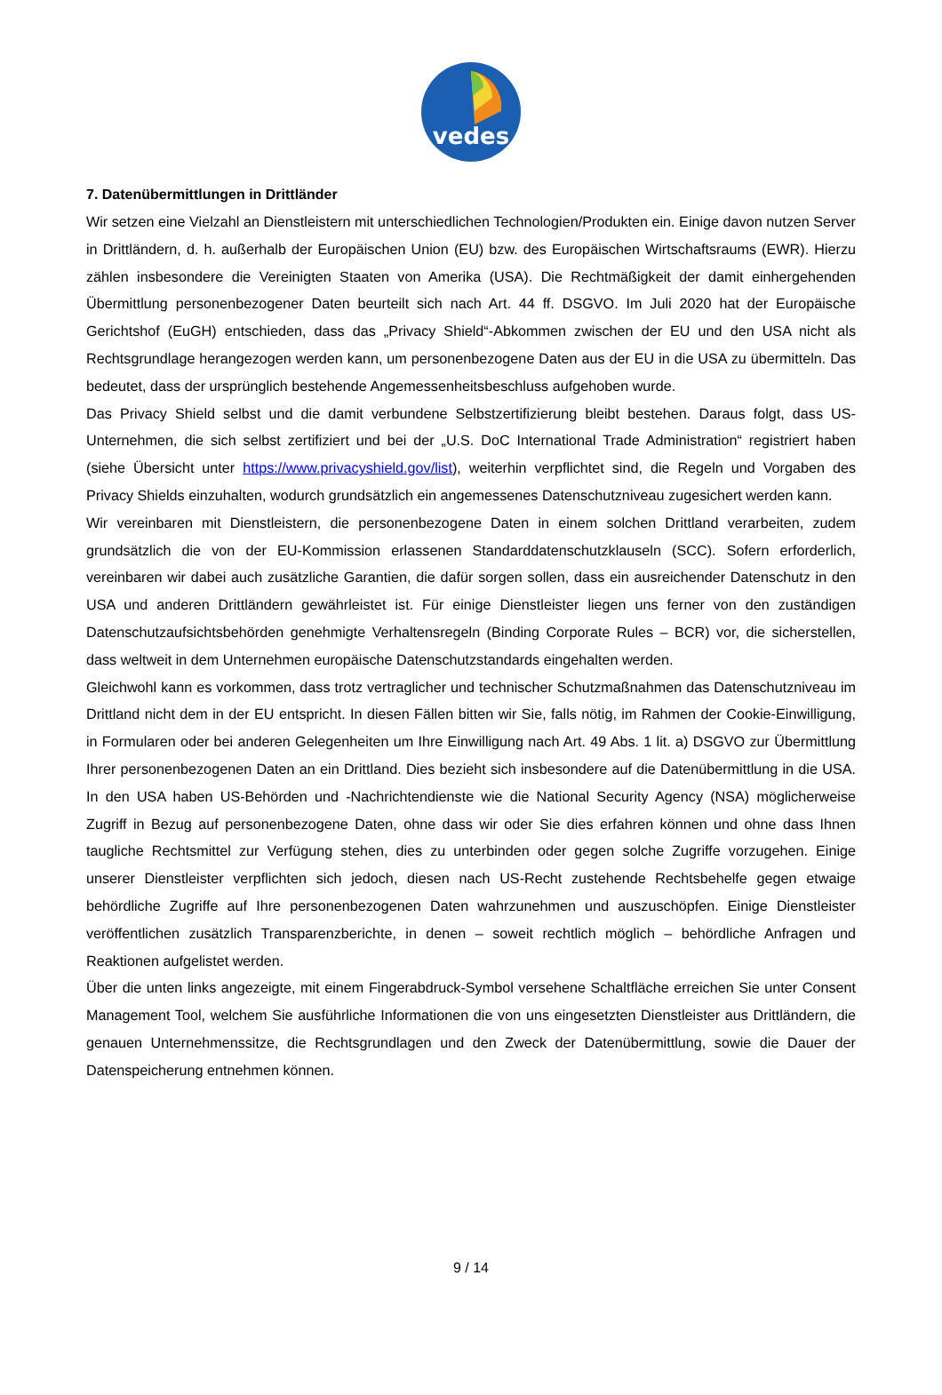vedes
7. Datenübermittlungen in Drittländer
Wir setzen eine Vielzahl an Dienstleistern mit unterschiedlichen Technologien/Produkten ein. Einige davon nutzen Server in Drittländern, d. h. außerhalb der Europäischen Union (EU) bzw. des Europäischen Wirtschaftsraums (EWR). Hierzu zählen insbesondere die Vereinigten Staaten von Amerika (USA). Die Rechtmäßigkeit der damit einhergehenden Übermittlung personenbezogener Daten beurteilt sich nach Art. 44 ff. DSGVO. Im Juli 2020 hat der Europäische Gerichtshof (EuGH) entschieden, dass das „Privacy Shield“-Abkommen zwischen der EU und den USA nicht als Rechtsgrundlage herangezogen werden kann, um personenbezogene Daten aus der EU in die USA zu übermitteln. Das bedeutet, dass der ursprünglich bestehende Angemessenheitsbeschluss aufgehoben wurde.
Das Privacy Shield selbst und die damit verbundene Selbstzertifizierung bleibt bestehen. Daraus folgt, dass US-Unternehmen, die sich selbst zertifiziert und bei der „U.S. DoC International Trade Administration“ registriert haben (siehe Übersicht unter https://www.privacyshield.gov/list), weiterhin verpflichtet sind, die Regeln und Vorgaben des Privacy Shields einzuhalten, wodurch grundsätzlich ein angemessenes Datenschutzniveau zugesichert werden kann.
Wir vereinbaren mit Dienstleistern, die personenbezogene Daten in einem solchen Drittland verarbeiten, zudem grundsätzlich die von der EU-Kommission erlassenen Standarddatenschutzklauseln (SCC). Sofern erforderlich, vereinbaren wir dabei auch zusätzliche Garantien, die dafür sorgen sollen, dass ein ausreichender Datenschutz in den USA und anderen Drittländern gewährleistet ist. Für einige Dienstleister liegen uns ferner von den zuständigen Datenschutzaufsichtsbehörden genehmigte Verhaltensregeln (Binding Corporate Rules – BCR) vor, die sicherstellen, dass weltweit in dem Unternehmen europäische Datenschutzstandards eingehalten werden.
Gleichwohl kann es vorkommen, dass trotz vertraglicher und technischer Schutzmaßnahmen das Datenschutzniveau im Drittland nicht dem in der EU entspricht. In diesen Fällen bitten wir Sie, falls nötig, im Rahmen der Cookie-Einwilligung, in Formularen oder bei anderen Gelegenheiten um Ihre Einwilligung nach Art. 49 Abs. 1 lit. a) DSGVO zur Übermittlung Ihrer personenbezogenen Daten an ein Drittland. Dies bezieht sich insbesondere auf die Datenübermittlung in die USA. In den USA haben US-Behörden und -Nachrichtendienste wie die National Security Agency (NSA) möglicherweise Zugriff in Bezug auf personenbezogene Daten, ohne dass wir oder Sie dies erfahren können und ohne dass Ihnen taugliche Rechtsmittel zur Verfügung stehen, dies zu unterbinden oder gegen solche Zugriffe vorzugehen. Einige unserer Dienstleister verpflichten sich jedoch, diesen nach US-Recht zustehende Rechtsbehelfe gegen etwaige behördliche Zugriffe auf Ihre personenbezogenen Daten wahrzunehmen und auszuschöpfen. Einige Dienstleister veröffentlichen zusätzlich Transparenzberichte, in denen – soweit rechtlich möglich – behördliche Anfragen und Reaktionen aufgelistet werden.
Über die unten links angezeigte, mit einem Fingerabdruck-Symbol versehene Schaltfläche erreichen Sie unter Consent Management Tool, welchem Sie ausführliche Informationen die von uns eingesetzten Dienstleister aus Drittländern, die genauen Unternehmenssitze, die Rechtsgrundlagen und den Zweck der Datenübermittlung, sowie die Dauer der Datenspeicherung entnehmen können.
9 / 14